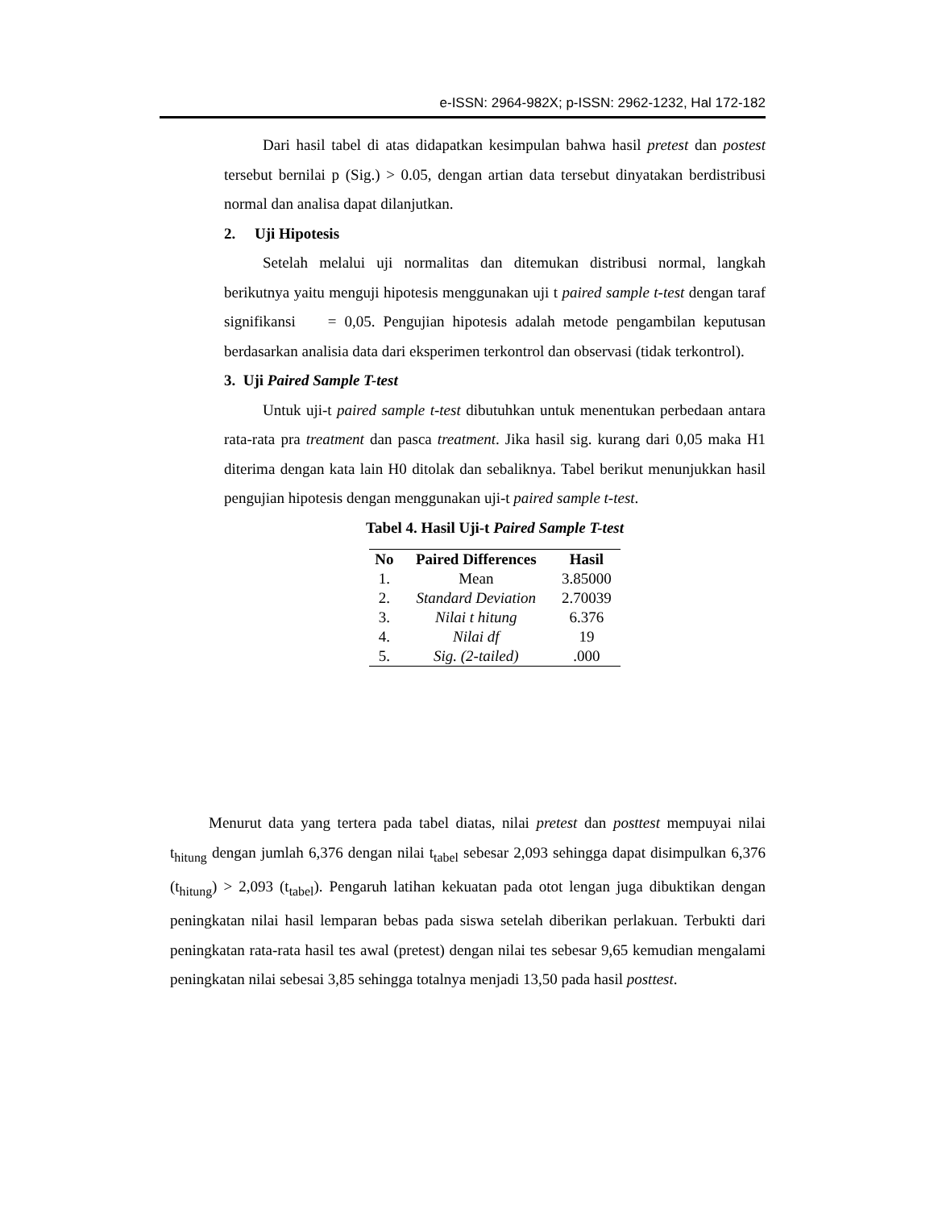e-ISSN: 2964-982X; p-ISSN: 2962-1232, Hal 172-182
Dari hasil tabel di atas didapatkan kesimpulan bahwa hasil pretest dan postest tersebut bernilai p (Sig.) > 0.05, dengan artian data tersebut dinyatakan berdistribusi normal dan analisa dapat dilanjutkan.
2. Uji Hipotesis
Setelah melalui uji normalitas dan ditemukan distribusi normal, langkah berikutnya yaitu menguji hipotesis menggunakan uji t paired sample t-test dengan taraf signifikansi = 0,05. Pengujian hipotesis adalah metode pengambilan keputusan berdasarkan analisia data dari eksperimen terkontrol dan observasi (tidak terkontrol).
3. Uji Paired Sample T-test
Untuk uji-t paired sample t-test dibutuhkan untuk menentukan perbedaan antara rata-rata pra treatment dan pasca treatment. Jika hasil sig. kurang dari 0,05 maka H1 diterima dengan kata lain H0 ditolak dan sebaliknya. Tabel berikut menunjukkan hasil pengujian hipotesis dengan menggunakan uji-t paired sample t-test.
Tabel 4. Hasil Uji-t Paired Sample T-test
| No | Paired Differences | Hasil |
| --- | --- | --- |
| 1. | Mean | 3.85000 |
| 2. | Standard Deviation | 2.70039 |
| 3. | Nilai t hitung | 6.376 |
| 4. | Nilai df | 19 |
| 5. | Sig. (2-tailed) | .000 |
Menurut data yang tertera pada tabel diatas, nilai pretest dan posttest mempuyai nilai t<sub>hitung</sub> dengan jumlah 6,376 dengan nilai t<sub>tabel</sub> sebesar 2,093 sehingga dapat disimpulkan 6,376 (t<sub>hitung</sub>) > 2,093 (t<sub>tabel</sub>). Pengaruh latihan kekuatan pada otot lengan juga dibuktikan dengan peningkatan nilai hasil lemparan bebas pada siswa setelah diberikan perlakuan. Terbukti dari peningkatan rata-rata hasil tes awal (pretest) dengan nilai tes sebesar 9,65 kemudian mengalami peningkatan nilai sebesai 3,85 sehingga totalnya menjadi 13,50 pada hasil posttest.